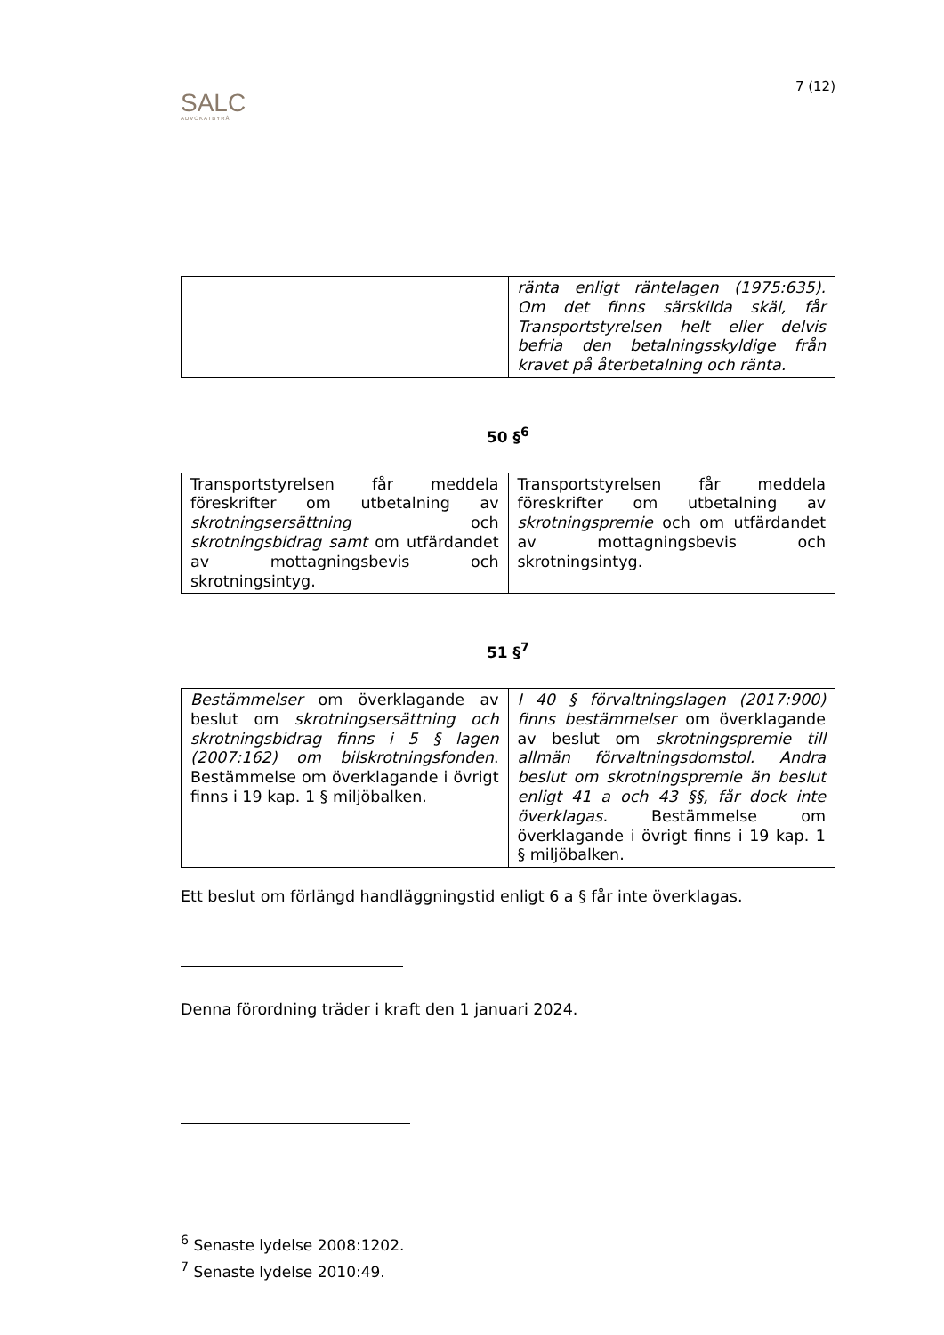SALC
ADVOKATBYRÅ
7 (12)
| | ränta enligt räntelagen (1975:635). Om det finns särskilda skäl, får Transportstyrelsen helt eller delvis befria den betalningsskyldige från kravet på återbetalning och ränta. |
50 §<sup>6</sup>
| Transportstyrelsen får meddela föreskrifter om utbetalning av skrotningsersättning och skrotningsbidrag samt om utfärdandet av mottagningsbevis och skrotningsintyg. | Transportstyrelsen får meddela föreskrifter om utbetalning av skrotningspremie och om utfärdandet av mottagningsbevis och skrotningsintyg. |
51 §<sup>7</sup>
| Bestämmelser om överklagande av beslut om skrotningsersättning och skrotningsbidrag finns i 5 § lagen (2007:162) om bilskrotningsfonden . Bestämmelse om överklagande i övrigt finns i 19 kap. 1 § miljöbalken. | I 40 § förvaltningslagen (2017:900) finns bestämmelser om överklagande av beslut om skrotningspremie till allmän förvaltningsdomstol. Andra beslut om skrotningspremie än beslut enligt 41 a och 43 §§, får dock inte överklagas. Bestämmelse om överklagande i övrigt finns i 19 kap. 1 § miljöbalken. |
Ett beslut om förlängd handläggningstid enligt 6 a § får inte överklagas.
Denna förordning träder i kraft den 1 januari 2024.
<sup>6</sup> Senaste lydelse 2008:1202.
<sup>7</sup> Senaste lydelse 2010:49.